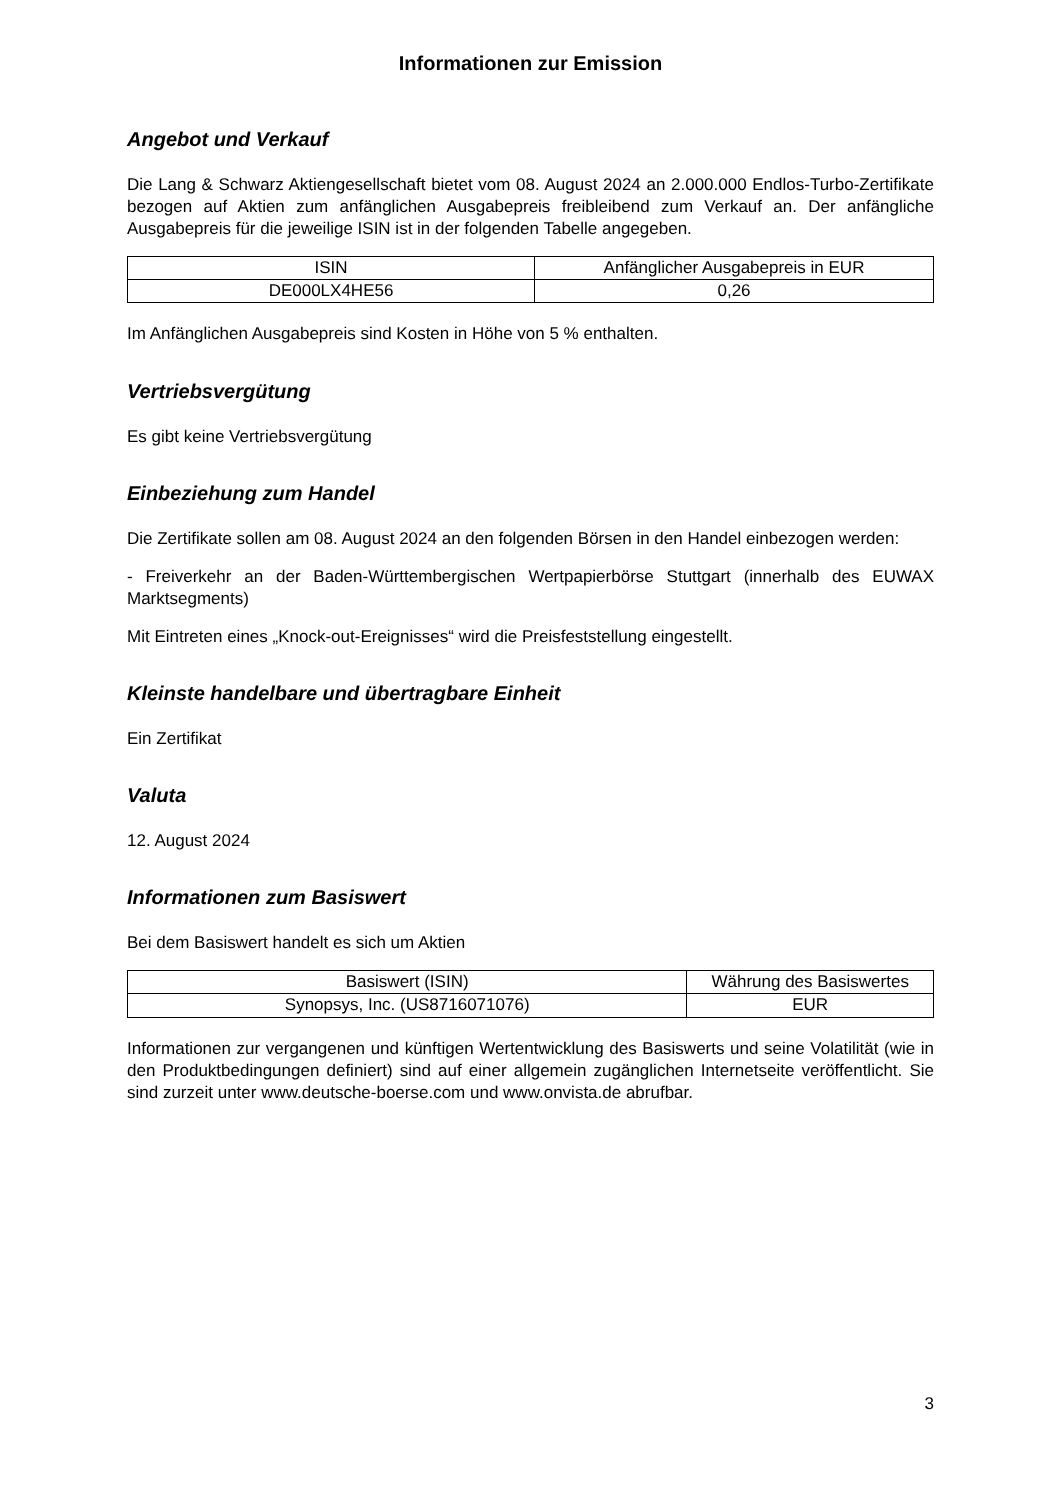Informationen zur Emission
Angebot und Verkauf
Die Lang & Schwarz Aktiengesellschaft bietet vom 08. August 2024 an 2.000.000 Endlos-Turbo-Zertifikate bezogen auf Aktien zum anfänglichen Ausgabepreis freibleibend zum Verkauf an. Der anfängliche Ausgabepreis für die jeweilige ISIN ist in der folgenden Tabelle angegeben.
| ISIN | Anfänglicher Ausgabepreis in EUR |
| --- | --- |
| DE000LX4HE56 | 0,26 |
Im Anfänglichen Ausgabepreis sind Kosten in Höhe von 5 % enthalten.
Vertriebsvergütung
Es gibt keine Vertriebsvergütung
Einbeziehung zum Handel
Die Zertifikate sollen am 08. August 2024 an den folgenden Börsen in den Handel einbezogen werden:
- Freiverkehr an der Baden-Württembergischen Wertpapierbörse Stuttgart (innerhalb des EUWAX Marktsegments)
Mit Eintreten eines „Knock-out-Ereignisses“ wird die Preisfeststellung eingestellt.
Kleinste handelbare und übertragbare Einheit
Ein Zertifikat
Valuta
12. August 2024
Informationen zum Basiswert
Bei dem Basiswert handelt es sich um Aktien
| Basiswert (ISIN) | Währung des Basiswertes |
| --- | --- |
| Synopsys, Inc. (US8716071076) | EUR |
Informationen zur vergangenen und künftigen Wertentwicklung des Basiswerts und seine Volatilität (wie in den Produktbedingungen definiert) sind auf einer allgemein zugänglichen Internetseite veröffentlicht. Sie sind zurzeit unter www.deutsche-boerse.com und www.onvista.de abrufbar.
3